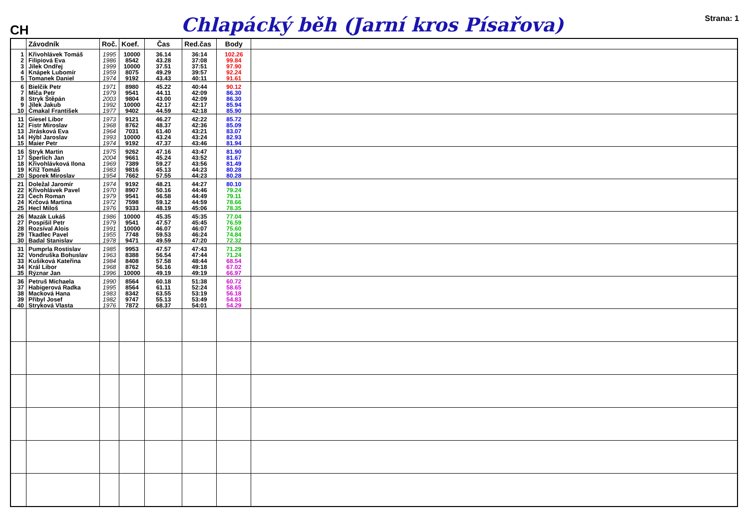CH
Chlapácký běh (Jarní kros Písařova)
Strana: 1
| | Závodník | Roč. | Koef. | Čas | Red.čas | Body | |
| --- | --- | --- | --- | --- | --- | --- | --- |
| 1 | Křivohlávek Tomáš | 1995 | 10000 | 36.14 | 36:14 | 102.26 | |
| 2 | Filipiová Eva | 1986 | 8542 | 43.28 | 37:08 | 99.84 | |
| 3 | Jílek Ondřej | 1999 | 10000 | 37.51 | 37:51 | 97.90 | |
| 4 | Knápek Lubomír | 1959 | 8075 | 49.29 | 39:57 | 92.24 | |
| 5 | Tomanek Daniel | 1974 | 9192 | 43.43 | 40:11 | 91.61 | |
| 6 | Bielčik Petr | 1971 | 8980 | 45.22 | 40:44 | 90.12 | |
| 7 | Miča Petr | 1979 | 9541 | 44.11 | 42:09 | 86.30 | |
| 8 | Stryk Štěpán | 2003 | 9804 | 43.00 | 42:09 | 86.30 | |
| 9 | Jílek Jakub | 1992 | 10000 | 42.17 | 42:17 | 85.94 | |
| 10 | Čmakal František | 1977 | 9402 | 44.59 | 42:18 | 85.90 | |
| 11 | Giesel Libor | 1973 | 9121 | 46.27 | 42:22 | 85.72 | |
| 12 | Fistr Miroslav | 1968 | 8762 | 48.37 | 42:36 | 85.09 | |
| 13 | Jirásková Eva | 1964 | 7031 | 61.40 | 43:21 | 83.07 | |
| 14 | Hýbl Jaroslav | 1993 | 10000 | 43.24 | 43:24 | 82.93 | |
| 15 | Maier Petr | 1974 | 9192 | 47.37 | 43:46 | 81.94 | |
| 16 | Stryk Martin | 1975 | 9262 | 47.16 | 43:47 | 81.90 | |
| 17 | Šperlich Jan | 2004 | 9661 | 45.24 | 43:52 | 81.67 | |
| 18 | Křivohlávková Ilona | 1969 | 7389 | 59.27 | 43:56 | 81.49 | |
| 19 | Kříž Tomáš | 1983 | 9816 | 45.13 | 44:23 | 80.28 | |
| 20 | Sporek Miroslav | 1954 | 7662 | 57.55 | 44:23 | 80.28 | |
| 21 | Doležal Jaromír | 1974 | 9192 | 48.21 | 44:27 | 80.10 | |
| 22 | Křivohlávek Pavel | 1970 | 8907 | 50.16 | 44:46 | 79.24 | |
| 23 | Čech Roman | 1979 | 9541 | 46.58 | 44:49 | 79.11 | |
| 24 | Krčová Martina | 1972 | 7598 | 59.12 | 44:59 | 78.66 | |
| 25 | Hecl Miloš | 1976 | 9333 | 48.19 | 45:06 | 78.35 | |
| 26 | Mazák Lukáš | 1986 | 10000 | 45.35 | 45:35 | 77.04 | |
| 27 | Pospíšil Petr | 1979 | 9541 | 47.57 | 45:45 | 76.59 | |
| 28 | Rozsíval Alois | 1991 | 10000 | 46.07 | 46:07 | 75.60 | |
| 29 | Tkadlec Pavel | 1955 | 7748 | 59.53 | 46:24 | 74.84 | |
| 30 | Badal Stanislav | 1978 | 9471 | 49.59 | 47:20 | 72.32 | |
| 31 | Pumprla Rostislav | 1985 | 9953 | 47.57 | 47:43 | 71.29 | |
| 32 | Vondruška Bohuslav | 1963 | 8388 | 56.54 | 47:44 | 71.24 | |
| 33 | Kušíková Kateřina | 1984 | 8408 | 57.58 | 48:44 | 68.54 | |
| 34 | Král Libor | 1968 | 8762 | 56.16 | 49:18 | 67.02 | |
| 35 | Rýznar Jan | 1996 | 10000 | 49.19 | 49:19 | 66.97 | |
| 36 | Petruš Michaela | 1990 | 8564 | 60.18 | 51:38 | 60.72 | |
| 37 | Habigerová Radka | 1995 | 8564 | 61.11 | 52:24 | 58.65 | |
| 38 | Macková Hana | 1983 | 8342 | 63.55 | 53:19 | 56.18 | |
| 39 | Přibyl Josef | 1982 | 9747 | 55.13 | 53:49 | 54.83 | |
| 40 | Stryková Vlasta | 1976 | 7872 | 68.37 | 54:01 | 54.29 | |